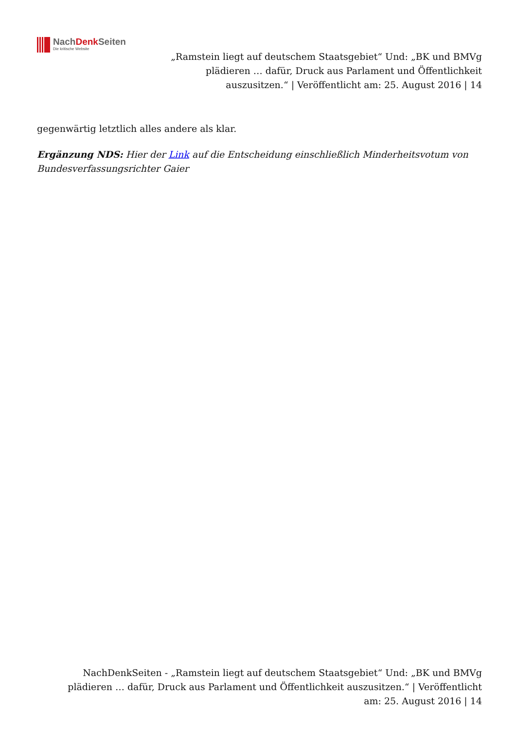NachDenk Seiten
Die kritische Website
„Ramstein liegt auf deutschem Staatsgebiet“ Und: „BK und BMVg plädieren … dafür, Druck aus Parlament und Öffentlichkeit auszusitzen.“ | Veröffentlicht am: 25. August 2016 | 14
gegenwärtig letztlich alles andere als klar.
Ergänzung NDS: Hier der Link auf die Entscheidung einschließlich Minderheitsvotum von Bundesverfassungsrichter Gaier
NachDenkSeiten - „Ramstein liegt auf deutschem Staatsgebiet“ Und: „BK und BMVg plädieren … dafür, Druck aus Parlament und Öffentlichkeit auszusitzen.“ | Veröffentlicht am: 25. August 2016 | 14